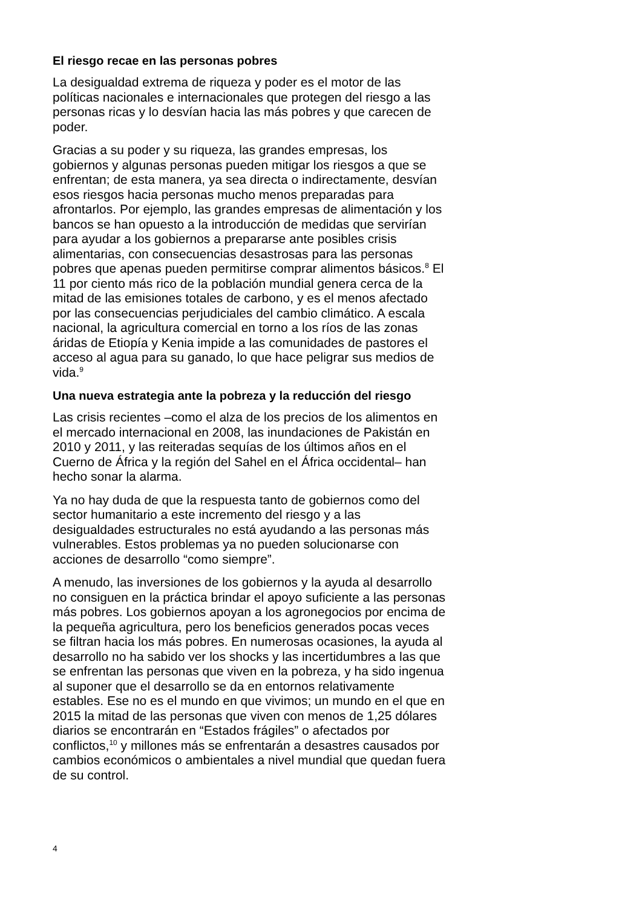El riesgo recae en las personas pobres
La desigualdad extrema de riqueza y poder es el motor de las políticas nacionales e internacionales que protegen del riesgo a las personas ricas y lo desvían hacia las más pobres y que carecen de poder.
Gracias a su poder y su riqueza, las grandes empresas, los gobiernos y algunas personas pueden mitigar los riesgos a que se enfrentan; de esta manera, ya sea directa o indirectamente, desvían esos riesgos hacia personas mucho menos preparadas para afrontarlos. Por ejemplo, las grandes empresas de alimentación y los bancos se han opuesto a la introducción de medidas que servirían para ayudar a los gobiernos a prepararse ante posibles crisis alimentarias, con consecuencias desastrosas para las personas pobres que apenas pueden permitirse comprar alimentos básicos.<sup>8</sup> El 11 por ciento más rico de la población mundial genera cerca de la mitad de las emisiones totales de carbono, y es el menos afectado por las consecuencias perjudiciales del cambio climático. A escala nacional, la agricultura comercial en torno a los ríos de las zonas áridas de Etiopía y Kenia impide a las comunidades de pastores el acceso al agua para su ganado, lo que hace peligrar sus medios de vida.<sup>9</sup>
Una nueva estrategia ante la pobreza y la reducción del riesgo
Las crisis recientes –como el alza de los precios de los alimentos en el mercado internacional en 2008, las inundaciones de Pakistán en 2010 y 2011, y las reiteradas sequías de los últimos años en el Cuerno de África y la región del Sahel en el África occidental– han hecho sonar la alarma.
Ya no hay duda de que la respuesta tanto de gobiernos como del sector humanitario a este incremento del riesgo y a las desigualdades estructurales no está ayudando a las personas más vulnerables. Estos problemas ya no pueden solucionarse con acciones de desarrollo “como siempre”.
A menudo, las inversiones de los gobiernos y la ayuda al desarrollo no consiguen en la práctica brindar el apoyo suficiente a las personas más pobres. Los gobiernos apoyan a los agronegocios por encima de la pequeña agricultura, pero los beneficios generados pocas veces se filtran hacia los más pobres. En numerosas ocasiones, la ayuda al desarrollo no ha sabido ver los shocks y las incertidumbres a las que se enfrentan las personas que viven en la pobreza, y ha sido ingenua al suponer que el desarrollo se da en entornos relativamente estables. Ese no es el mundo en que vivimos; un mundo en el que en 2015 la mitad de las personas que viven con menos de 1,25 dólares diarios se encontrarán en “Estados frágiles” o afectados por conflictos,<sup>10</sup> y millones más se enfrentarán a desastres causados por cambios económicos o ambientales a nivel mundial que quedan fuera de su control.
4